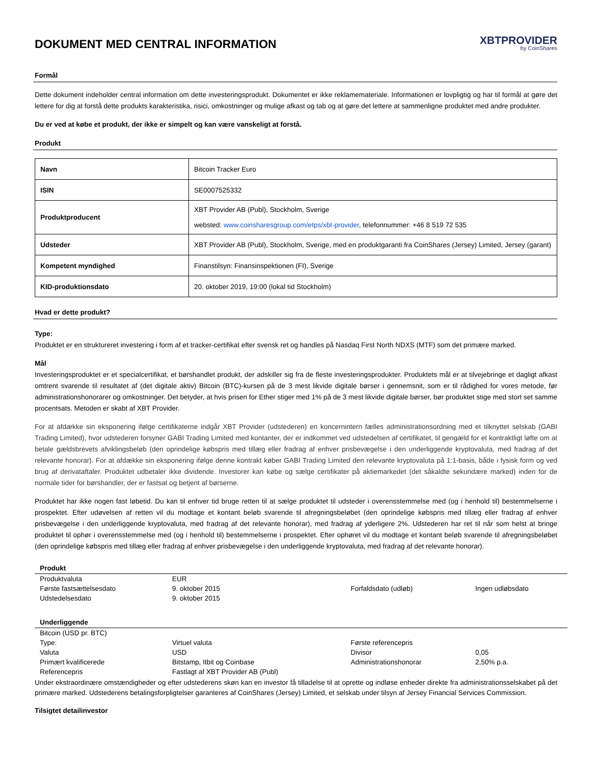DOKUMENT MED CENTRAL INFORMATION
XBTPROVIDER
by CoinShares
Formål
Dette dokument indeholder central information om dette investeringsprodukt. Dokumentet er ikke reklamemateriale. Informationen er lovpligtig og har til formål at gøre det lettere for dig at forstå dette produkts karakteristika, risici, omkostninger og mulige afkast og tab og at gøre det lettere at sammenligne produktet med andre produkter.
Du er ved at købe et produkt, der ikke er simpelt og kan være vanskeligt at forstå.
Produkt
| Navn | Bitcoin Tracker Euro |
| ISIN | SE0007525332 |
| Produktproducent | XBT Provider AB (Publ), Stockholm, Sverige websted: www.coinsharesgroup.com/etps/xbt-provider , telefonnummer: +46 8 519 72 535 |
| Udsteder | XBT Provider AB (Publ), Stockholm, Sverige, med en produktgaranti fra CoinShares (Jersey) Limited, Jersey (garant) |
| Kompetent myndighed | Finanstilsyn: Finansinspektionen (FI), Sverige |
| KID-produktionsdato | 20. oktober 2019, 19:00 (lokal tid Stockholm) |
Hvad er dette produkt?
Type:
Produktet er en struktureret investering i form af et tracker-certifikat efter svensk ret og handles på Nasdaq First North NDXS (MTF) som det primære marked.
Mål
Investeringsproduktet er et specialcertifikat, et børshandlet produkt, der adskiller sig fra de fleste investeringsprodukter. Produktets mål er at tilvejebringe et dagligt afkast omtrent svarende til resultatet af (det digitale aktiv) Bitcoin (BTC)-kursen på de 3 mest likvide digitale børser i gennemsnit, som er til rådighed for vores metode, før administrationshonorarer og omkostninger. Det betyder, at hvis prisen for Ether stiger med 1% på de 3 mest likvide digitale børser, bør produktet stige med stort set samme procentsats. Metoden er skabt af XBT Provider.
For at afdække sin eksponering ifølge certifikaterne indgår XBT Provider (udstederen) en koncernintern fælles administrationsordning med et tilknyttet selskab (GABI Trading Limited), hvor udstederen forsyner GABI Trading Limited med kontanter, der er indkommet ved udstedelsen af certifikatet, til gengæld for et kontraktligt løfte om at betale gældsbrevets afviklingsbeløb (den oprindelige købspris med tillæg eller fradrag af enhver prisbevægelse i den underliggende kryptovaluta, med fradrag af det relevante honorar). For at afdække sin eksponering ifølge denne kontrakt køber GABI Trading Limited den relevante kryptovaluta på 1:1-basis, både i fysisk form og ved brug af derivataftaler. Produktet udbetaler ikke dividende. Investorer kan købe og sælge certifikater på aktiemarkedet (det såkaldte sekundære marked) inden for de normale tider for børshandler, der er fastsat og betjent af børserne.
Produktet har ikke nogen fast løbetid. Du kan til enhver tid bruge retten til at sælge produktet til udsteder i overensstemmelse med (og i henhold til) bestemmelserne i prospektet. Efter udøvelsen af retten vil du modtage et kontant beløb svarende til afregningsbeløbet (den oprindelige købspris med tillæg eller fradrag af enhver prisbevægelse i den underliggende kryptovaluta, med fradrag af det relevante honorar), med fradrag af yderligere 2%. Udstederen har ret til når som helst at bringe produktet til ophør i overensstemmelse med (og i henhold til) bestemmelserne i prospektet. Efter ophøret vil du modtage et kontant beløb svarende til afregningsbeløbet (den oprindelige købspris med tillæg eller fradrag af enhver prisbevægelse i den underliggende kryptovaluta, med fradrag af det relevante honorar).
| Produkt | | | |
| --- | --- | --- | --- |
| Produktvaluta | EUR | | |
| Første fastsættelsesdato | 9. oktober 2015 | Forfaldsdato (udløb) | Ingen udløbsdato |
| Udstedelsesdato | 9. oktober 2015 | | |
| Underliggende | | | |
| Bitcoin (USD pr. BTC) | | | |
| Type: | Virtuel valuta | Første referencepris | |
| Valuta | USD | Divisor | 0,05 |
| Primært kvalificerede | Bitstamp, Itbit og Coinbase | Administrationshonorar | 2,50% p.a. |
| Referencepris | Fastlagt af XBT Provider AB (Publ) | | |
Under ekstraordinære omstændigheder og efter udstederens skøn kan en investor få tilladelse til at oprette og indløse enheder direkte fra administrationsselskabet på det primære marked. Udstederens betalingsforpligtelser garanteres af CoinShares (Jersey) Limited, et selskab under tilsyn af Jersey Financial Services Commission.
Tilsigtet detailinvestor